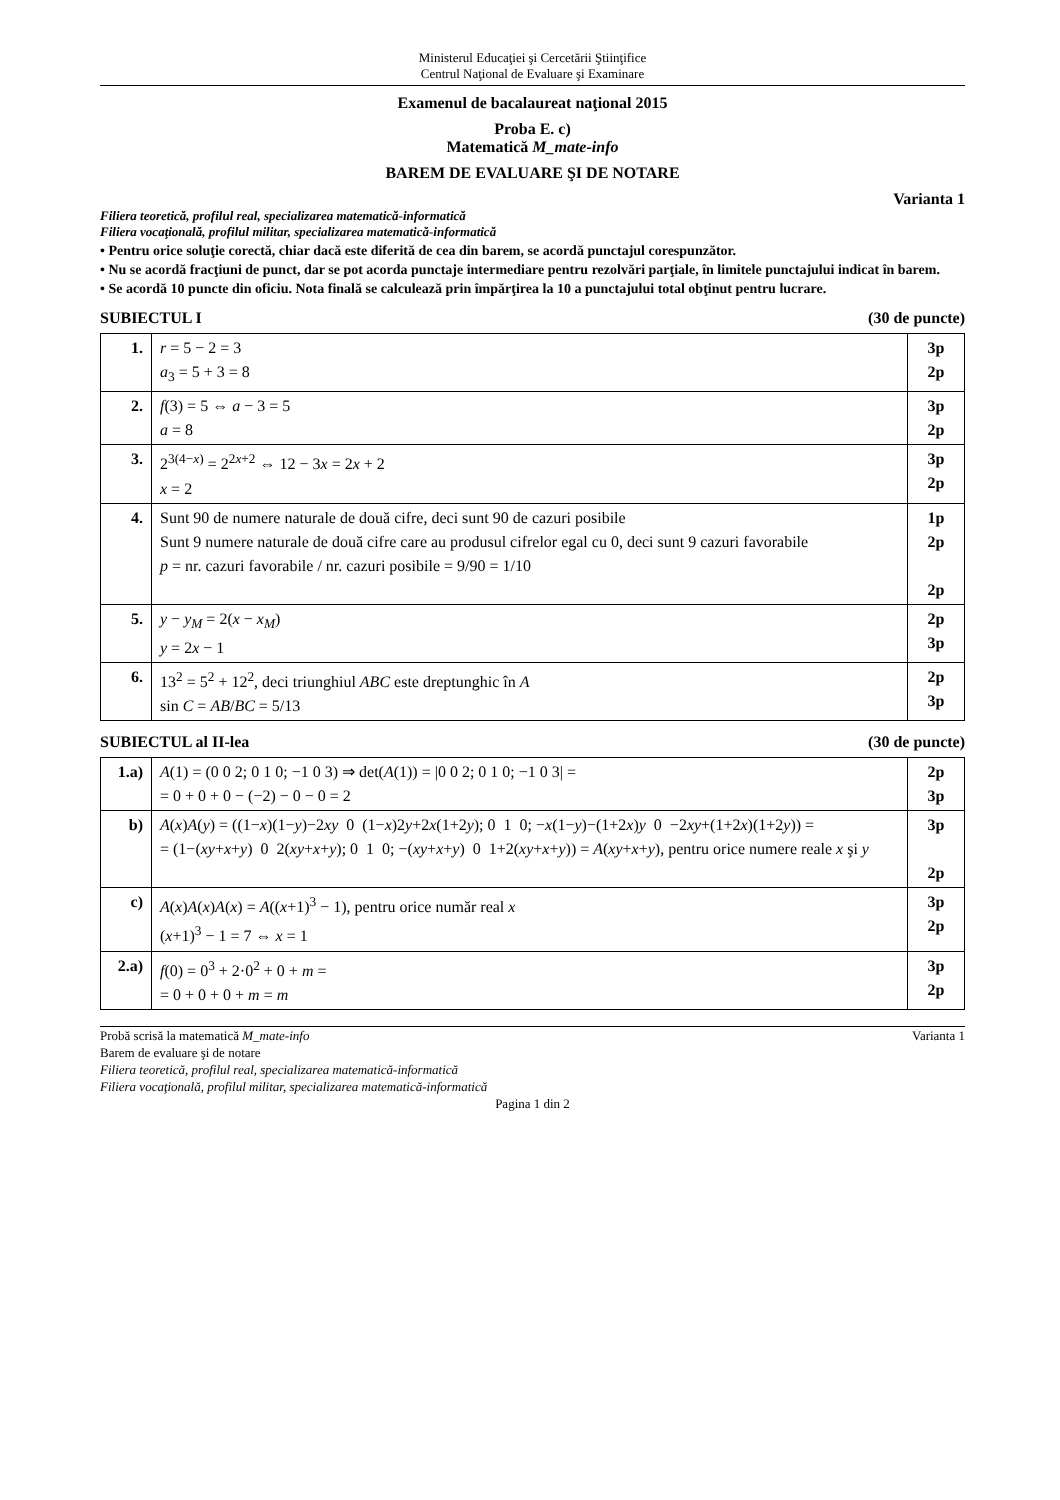Ministerul Educaţiei şi Cercetării Ştiinţifice
Centrul Naţional de Evaluare şi Examinare
Examenul de bacalaureat naţional 2015
Proba E. c)
Matematică M_mate-info
BAREM DE EVALUARE ŞI DE NOTARE
Varianta 1
Filiera teoretică, profilul real, specializarea matematică-informatică
Filiera vocaţională, profilul militar, specializarea matematică-informatică
• Pentru orice soluţie corectă, chiar dacă este diferită de cea din barem, se acordă punctajul corespunzător.
• Nu se acordă fracţiuni de punct, dar se pot acorda punctaje intermediare pentru rezolvări parţiale, în limitele punctajului indicat în barem.
• Se acordă 10 puncte din oficiu. Nota finală se calculează prin împărţirea la 10 a punctajului total obţinut pentru lucrare.
SUBIECTUL I (30 de puncte)
| 1. | r = 5 − 2 = 3 a<sub>3</sub> = 5 + 3 = 8 | 3p 2p |
| 2. | f (3) = 5 ⇔ a − 3 = 5 a = 8 | 3p 2p |
| 3. | 2<sup>3(4−x)</sup> = 2<sup>2x+2</sup> ⇔ 12 − 3 x = 2 x + 2 x = 2 | 3p 2p |
| 4. | Sunt 90 de numere naturale de două cifre, deci sunt 90 de cazuri posibile Sunt 9 numere naturale de două cifre care au produsul cifrelor egal cu 0, deci sunt 9 cazuri favorabile p = nr. cazuri favorabile / nr. cazuri posibile = 9/90 = 1/10 | 1p 2p 2p |
| 5. | y − y<sub>M</sub> = 2( x − x<sub>M</sub> ) y = 2 x − 1 | 2p 3p |
| 6. | 13<sup>2</sup> = 5<sup>2</sup> + 12<sup>2</sup>, deci triunghiul ABC este dreptunghic în A sin C = AB / BC = 5/13 | 2p 3p |
SUBIECTUL al II-lea (30 de puncte)
| 1.a) | A (1) = (0 0 2; 0 1 0; −1 0 3) ⇒ det( A (1)) = /0 0 2; 0 1 0; −1 0 3/ = = 0 + 0 + 0 − (−2) − 0 − 0 = 2 | 2p 3p |
| b) | A ( x ) A ( y ) = ((1− x )(1− y )−2 xy 0 (1− x )2 y +2 x (1+2 y ); 0 1 0; − x (1− y )−(1+2 x ) y 0 −2 xy +(1+2 x )(1+2 y )) = = (1−( xy + x + y ) 0 2( xy + x + y ); 0 1 0; −( xy + x + y ) 0 1+2( xy + x + y )) = A ( xy + x + y ), pentru orice numere reale x şi y | 3p 2p |
| c) | A ( x ) A ( x ) A ( x ) = A (( x +1)<sup>3</sup> − 1), pentru orice număr real x ( x +1)<sup>3</sup> − 1 = 7 ⇔ x = 1 | 3p 2p |
| 2.a) | f (0) = 0<sup>3</sup> + 2·0<sup>2</sup> + 0 + m = = 0 + 0 + 0 + m = m | 3p 2p |
Probă scrisă la matematică M_mate-info Varianta 1
Barem de evaluare şi de notare
Filiera teoretică, profilul real, specializarea matematică-informatică
Filiera vocaţională, profilul militar, specializarea matematică-informatică
Pagina 1 din 2